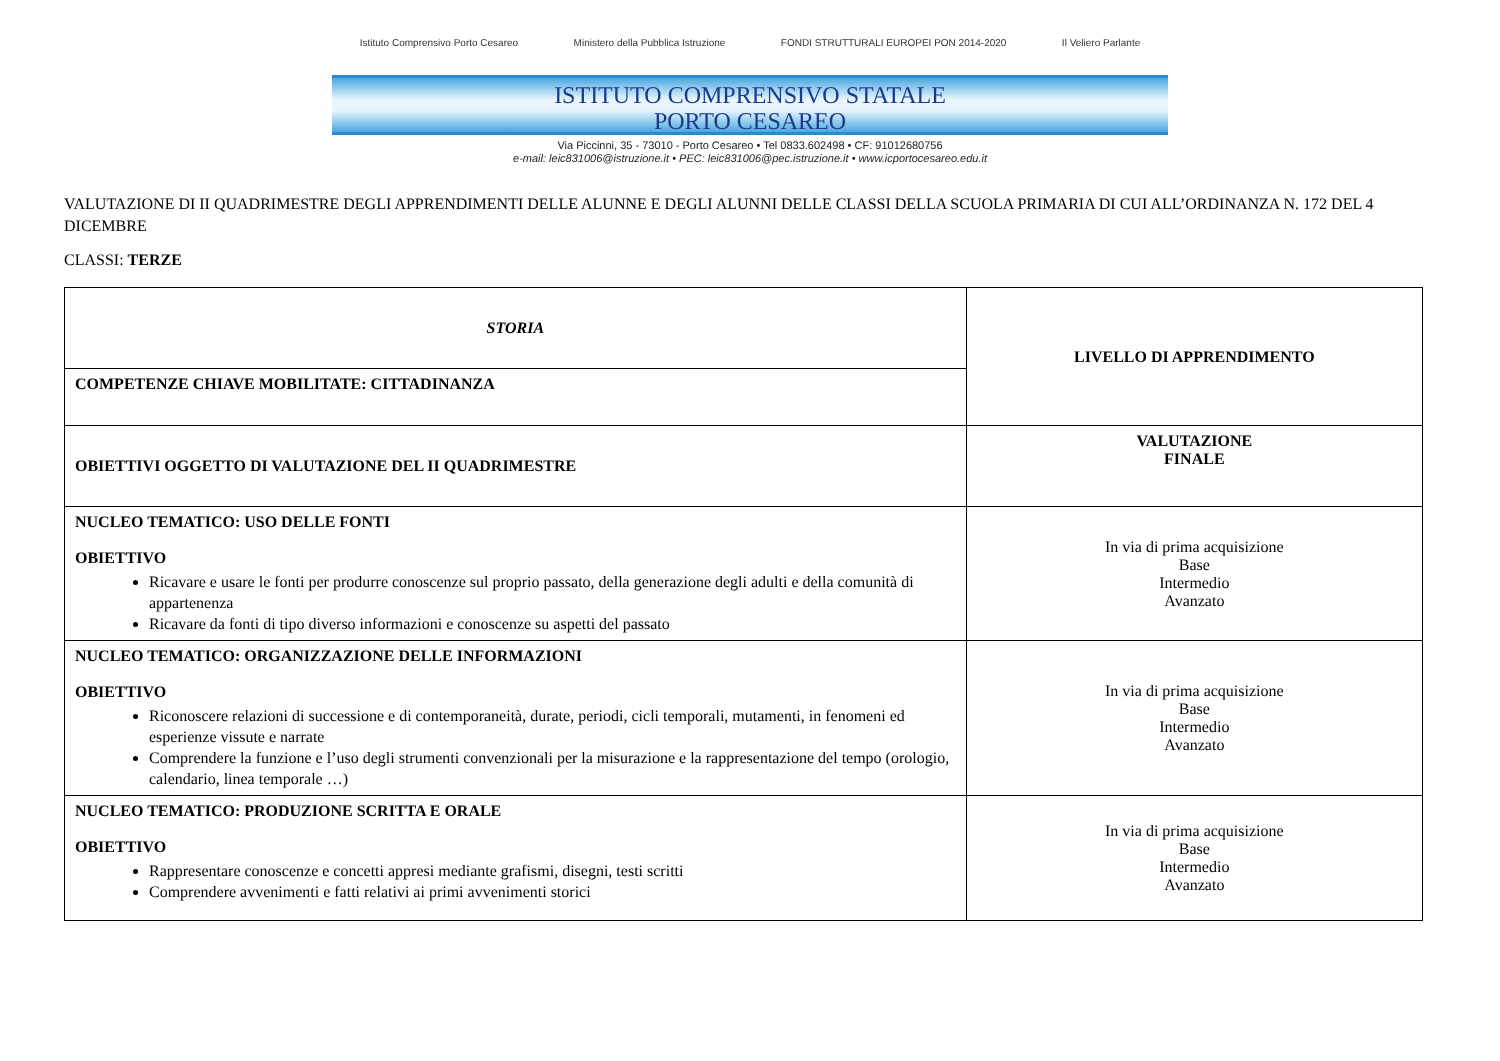Istituto Comprensivo Porto Cesareo Ministero della Pubblica Istruzione FONDI STRUTTURALI EUROPEI PON 2014-2020 Il Veliero Parlante
ISTITUTO COMPRENSIVO STATALE
PORTO CESAREO
Via Piccinni, 35 - 73010 - Porto Cesareo • Tel 0833.602498 • CF: 91012680756
e-mail: leic831006@istruzione.it • PEC: leic831006@pec.istruzione.it • www.icportocesareo.edu.it
VALUTAZIONE DI II QUADRIMESTRE DEGLI APPRENDIMENTI DELLE ALUNNE E DEGLI ALUNNI DELLE CLASSI DELLA SCUOLA PRIMARIA DI CUI ALL’ORDINANZA N. 172 DEL 4 DICEMBRE
CLASSI: TERZE
| STORIA | LIVELLO DI APPRENDIMENTO |
| COMPETENZE CHIAVE MOBILITATE: CITTADINANZA | |
| OBIETTIVI OGGETTO DI VALUTAZIONE DEL II QUADRIMESTRE | VALUTAZIONE FINALE |
| NUCLEO TEMATICO: USO DELLE FONTI OBIETTIVO Ricavare e usare le fonti per produrre conoscenze sul proprio passato, della generazione degli adulti e della comunità di appartenenza Ricavare da fonti di tipo diverso informazioni e conoscenze su aspetti del passato | In via di prima acquisizione Base Intermedio Avanzato |
| NUCLEO TEMATICO: ORGANIZZAZIONE DELLE INFORMAZIONI OBIETTIVO Riconoscere relazioni di successione e di contemporaneità, durate, periodi, cicli temporali, mutamenti, in fenomeni ed esperienze vissute e narrate Comprendere la funzione e l’uso degli strumenti convenzionali per la misurazione e la rappresentazione del tempo (orologio, calendario, linea temporale …) | In via di prima acquisizione Base Intermedio Avanzato |
| NUCLEO TEMATICO: PRODUZIONE SCRITTA E ORALE OBIETTIVO Rappresentare conoscenze e concetti appresi mediante grafismi, disegni, testi scritti Comprendere avvenimenti e fatti relativi ai primi avvenimenti storici | In via di prima acquisizione Base Intermedio Avanzato |